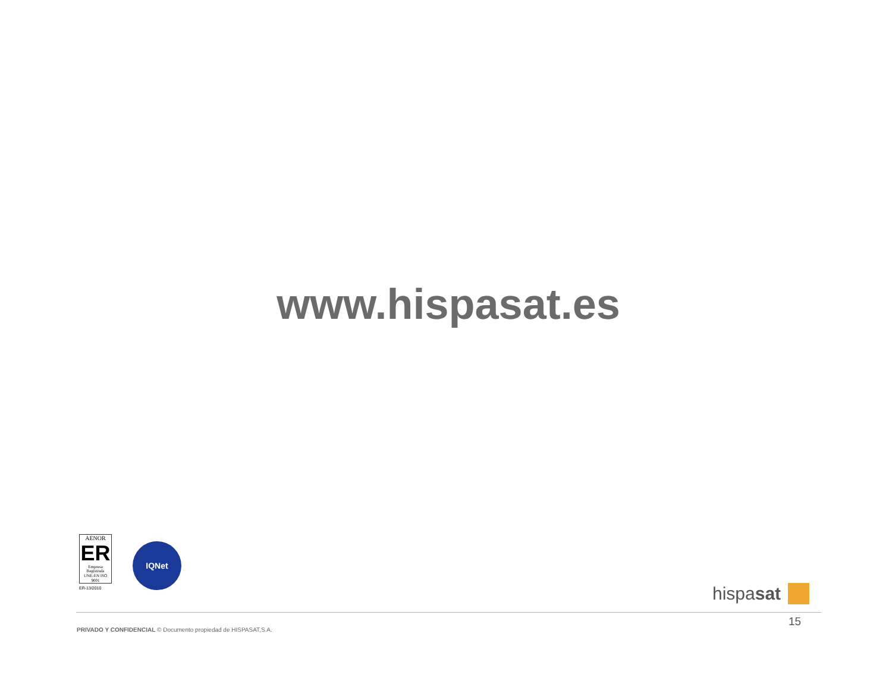www.hispasat.es
AENOR
ER
Empresa Registrada
UNE-EN ISO 9001
ER-13/2010
IQNet
hispasat
15
PRIVADO Y CONFIDENCIAL © Documento propiedad de HISPASAT,S.A.